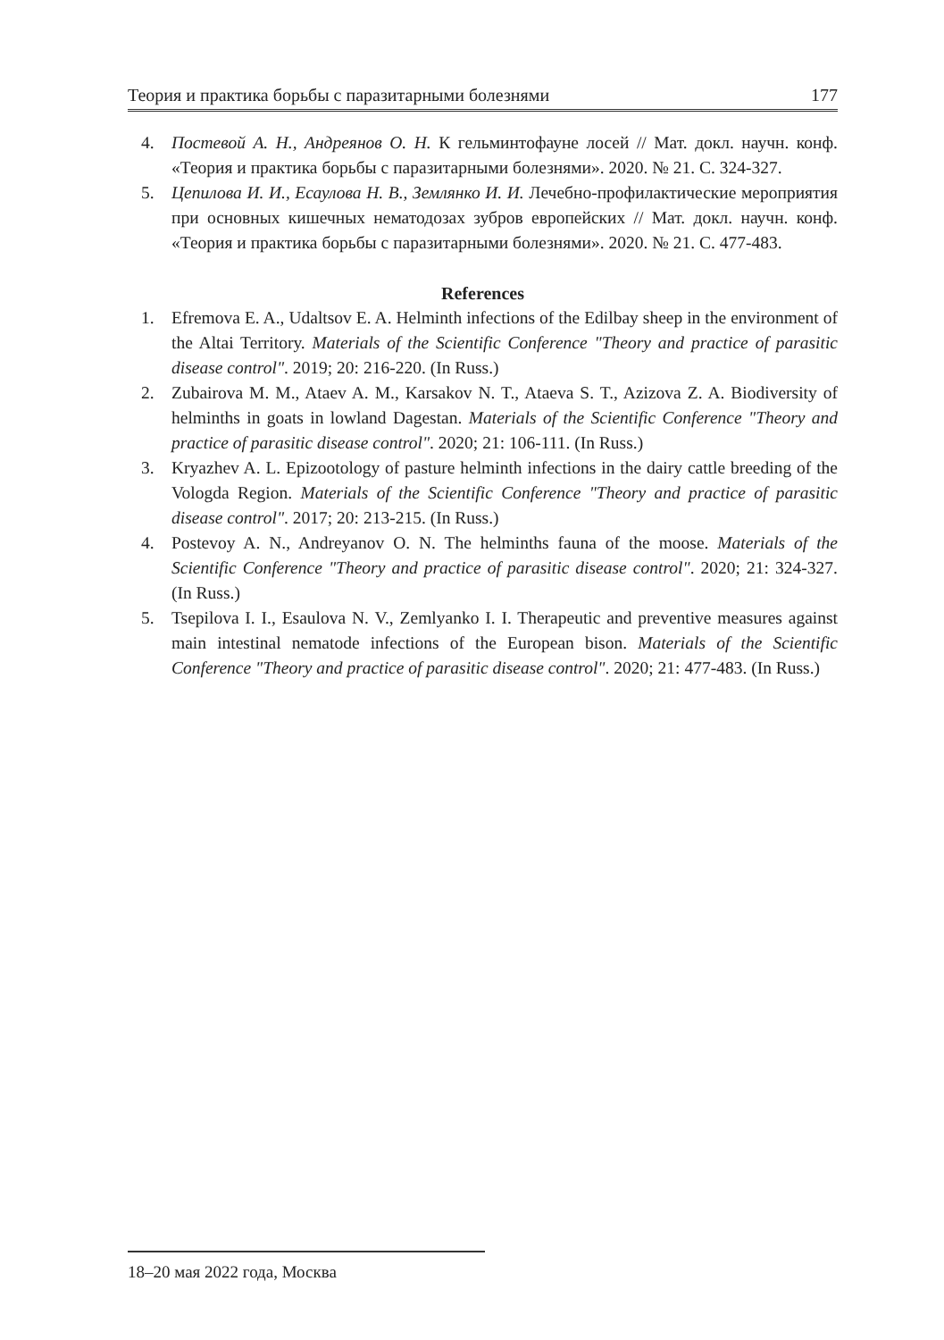Теория и практика борьбы с паразитарными болезнями 177
4. Постевой А. Н., Андреянов О. Н. К гельминтофауне лосей // Мат. докл. научн. конф. «Теория и практика борьбы с паразитарными болезнями». 2020. № 21. С. 324-327.
5. Цепилова И. И., Есаулова Н. В., Землянко И. И. Лечебно-профилактические мероприятия при основных кишечных нематодозах зубров европейских // Мат. докл. научн. конф. «Теория и практика борьбы с паразитарными болезнями». 2020. № 21. С. 477-483.
References
1. Efremova E. A., Udaltsov E. A. Helminth infections of the Edilbay sheep in the environment of the Altai Territory. Materials of the Scientific Conference "Theory and practice of parasitic disease control". 2019; 20: 216-220. (In Russ.)
2. Zubairova M. M., Ataev A. M., Karsakov N. T., Ataeva S. T., Azizova Z. A. Biodiversity of helminths in goats in lowland Dagestan. Materials of the Scientific Conference "Theory and practice of parasitic disease control". 2020; 21: 106-111. (In Russ.)
3. Kryazhev A. L. Epizootology of pasture helminth infections in the dairy cattle breeding of the Vologda Region. Materials of the Scientific Conference "Theory and practice of parasitic disease control". 2017; 20: 213-215. (In Russ.)
4. Postevoy A. N., Andreyanov O. N. The helminths fauna of the moose. Materials of the Scientific Conference "Theory and practice of parasitic disease control". 2020; 21: 324-327. (In Russ.)
5. Tsepilova I. I., Esaulova N. V., Zemlyanko I. I. Therapeutic and preventive measures against main intestinal nematode infections of the European bison. Materials of the Scientific Conference "Theory and practice of parasitic disease control". 2020; 21: 477-483. (In Russ.)
18–20 мая 2022 года, Москва